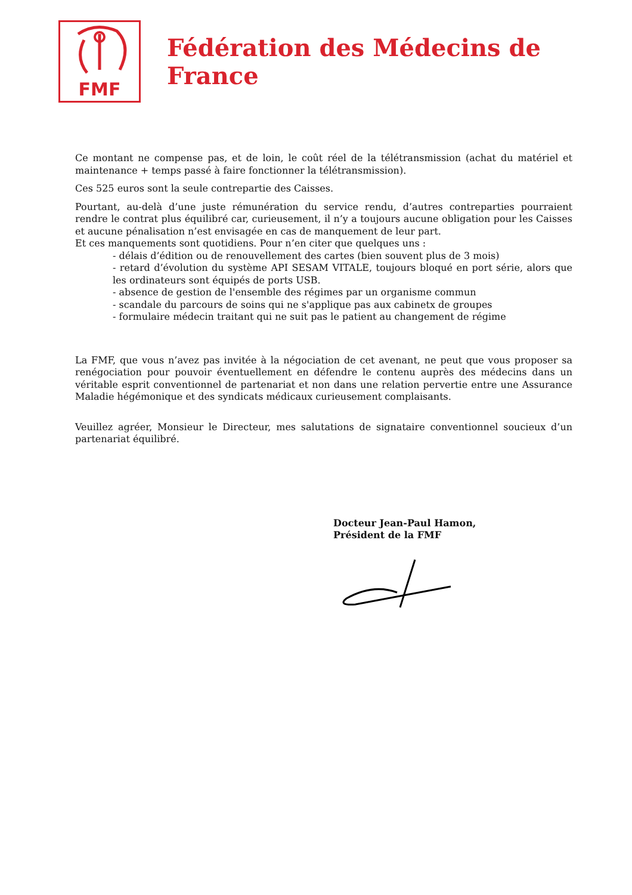FMF
Fédération des Médecins de France
Ce montant ne compense pas, et de loin, le coût réel de la télétransmission (achat du matériel et maintenance + temps passé à faire fonctionner la télétransmission).
Ces 525 euros sont la seule contrepartie des Caisses.
Pourtant, au-delà d’une juste rémunération du service rendu, d’autres contreparties pourraient rendre le contrat plus équilibré car, curieusement, il n’y a toujours aucune obligation pour les Caisses et aucune pénalisation n’est envisagée en cas de manquement de leur part.
Et ces manquements sont quotidiens. Pour n’en citer que quelques uns :
- délais d’édition ou de renouvellement des cartes (bien souvent plus de 3 mois)
- retard d’évolution du système API SESAM VITALE, toujours bloqué en port série, alors que les ordinateurs sont équipés de ports USB.
- absence de gestion de l'ensemble des régimes par un organisme commun
- scandale du parcours de soins qui ne s'applique pas aux cabinetx de groupes
- formulaire médecin traitant qui ne suit pas le patient au changement de régime
La FMF, que vous n’avez pas invitée à la négociation de cet avenant, ne peut que vous proposer sa renégociation pour pouvoir éventuellement en défendre le contenu auprès des médecins dans un véritable esprit conventionnel de partenariat et non dans une relation pervertie entre une Assurance Maladie hégémonique et des syndicats médicaux curieusement complaisants.
Veuillez agréer, Monsieur le Directeur, mes salutations de signataire conventionnel soucieux d’un partenariat équilibré.
Docteur Jean-Paul Hamon,
Président de la FMF